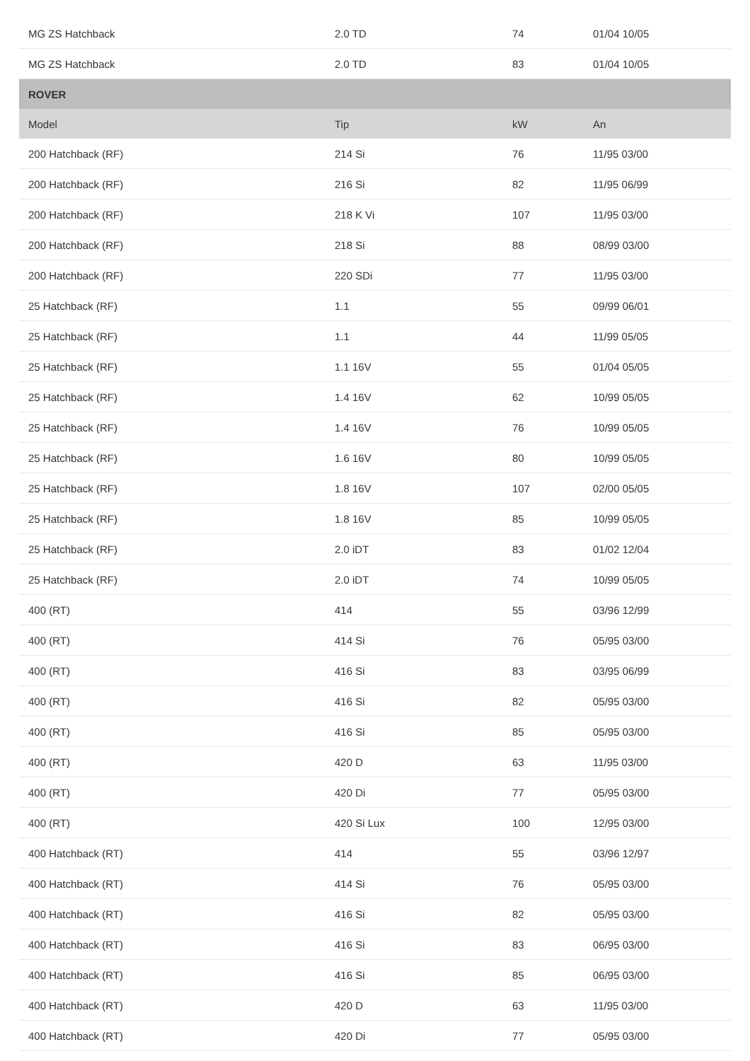| MG ZS Hatchback | 2.0 TD | 74 | 01/04 10/05 |
| MG ZS Hatchback | 2.0 TD | 83 | 01/04 10/05 |
| ROVER | | | |
| Model | Tip | kW | An |
| 200 Hatchback (RF) | 214 Si | 76 | 11/95 03/00 |
| 200 Hatchback (RF) | 216 Si | 82 | 11/95 06/99 |
| 200 Hatchback (RF) | 218 K Vi | 107 | 11/95 03/00 |
| 200 Hatchback (RF) | 218 Si | 88 | 08/99 03/00 |
| 200 Hatchback (RF) | 220 SDi | 77 | 11/95 03/00 |
| 25 Hatchback (RF) | 1.1 | 55 | 09/99 06/01 |
| 25 Hatchback (RF) | 1.1 | 44 | 11/99 05/05 |
| 25 Hatchback (RF) | 1.1 16V | 55 | 01/04 05/05 |
| 25 Hatchback (RF) | 1.4 16V | 62 | 10/99 05/05 |
| 25 Hatchback (RF) | 1.4 16V | 76 | 10/99 05/05 |
| 25 Hatchback (RF) | 1.6 16V | 80 | 10/99 05/05 |
| 25 Hatchback (RF) | 1.8 16V | 107 | 02/00 05/05 |
| 25 Hatchback (RF) | 1.8 16V | 85 | 10/99 05/05 |
| 25 Hatchback (RF) | 2.0 iDT | 83 | 01/02 12/04 |
| 25 Hatchback (RF) | 2.0 iDT | 74 | 10/99 05/05 |
| 400 (RT) | 414 | 55 | 03/96 12/99 |
| 400 (RT) | 414 Si | 76 | 05/95 03/00 |
| 400 (RT) | 416 Si | 83 | 03/95 06/99 |
| 400 (RT) | 416 Si | 82 | 05/95 03/00 |
| 400 (RT) | 416 Si | 85 | 05/95 03/00 |
| 400 (RT) | 420 D | 63 | 11/95 03/00 |
| 400 (RT) | 420 Di | 77 | 05/95 03/00 |
| 400 (RT) | 420 Si Lux | 100 | 12/95 03/00 |
| 400 Hatchback (RT) | 414 | 55 | 03/96 12/97 |
| 400 Hatchback (RT) | 414 Si | 76 | 05/95 03/00 |
| 400 Hatchback (RT) | 416 Si | 82 | 05/95 03/00 |
| 400 Hatchback (RT) | 416 Si | 83 | 06/95 03/00 |
| 400 Hatchback (RT) | 416 Si | 85 | 06/95 03/00 |
| 400 Hatchback (RT) | 420 D | 63 | 11/95 03/00 |
| 400 Hatchback (RT) | 420 Di | 77 | 05/95 03/00 |